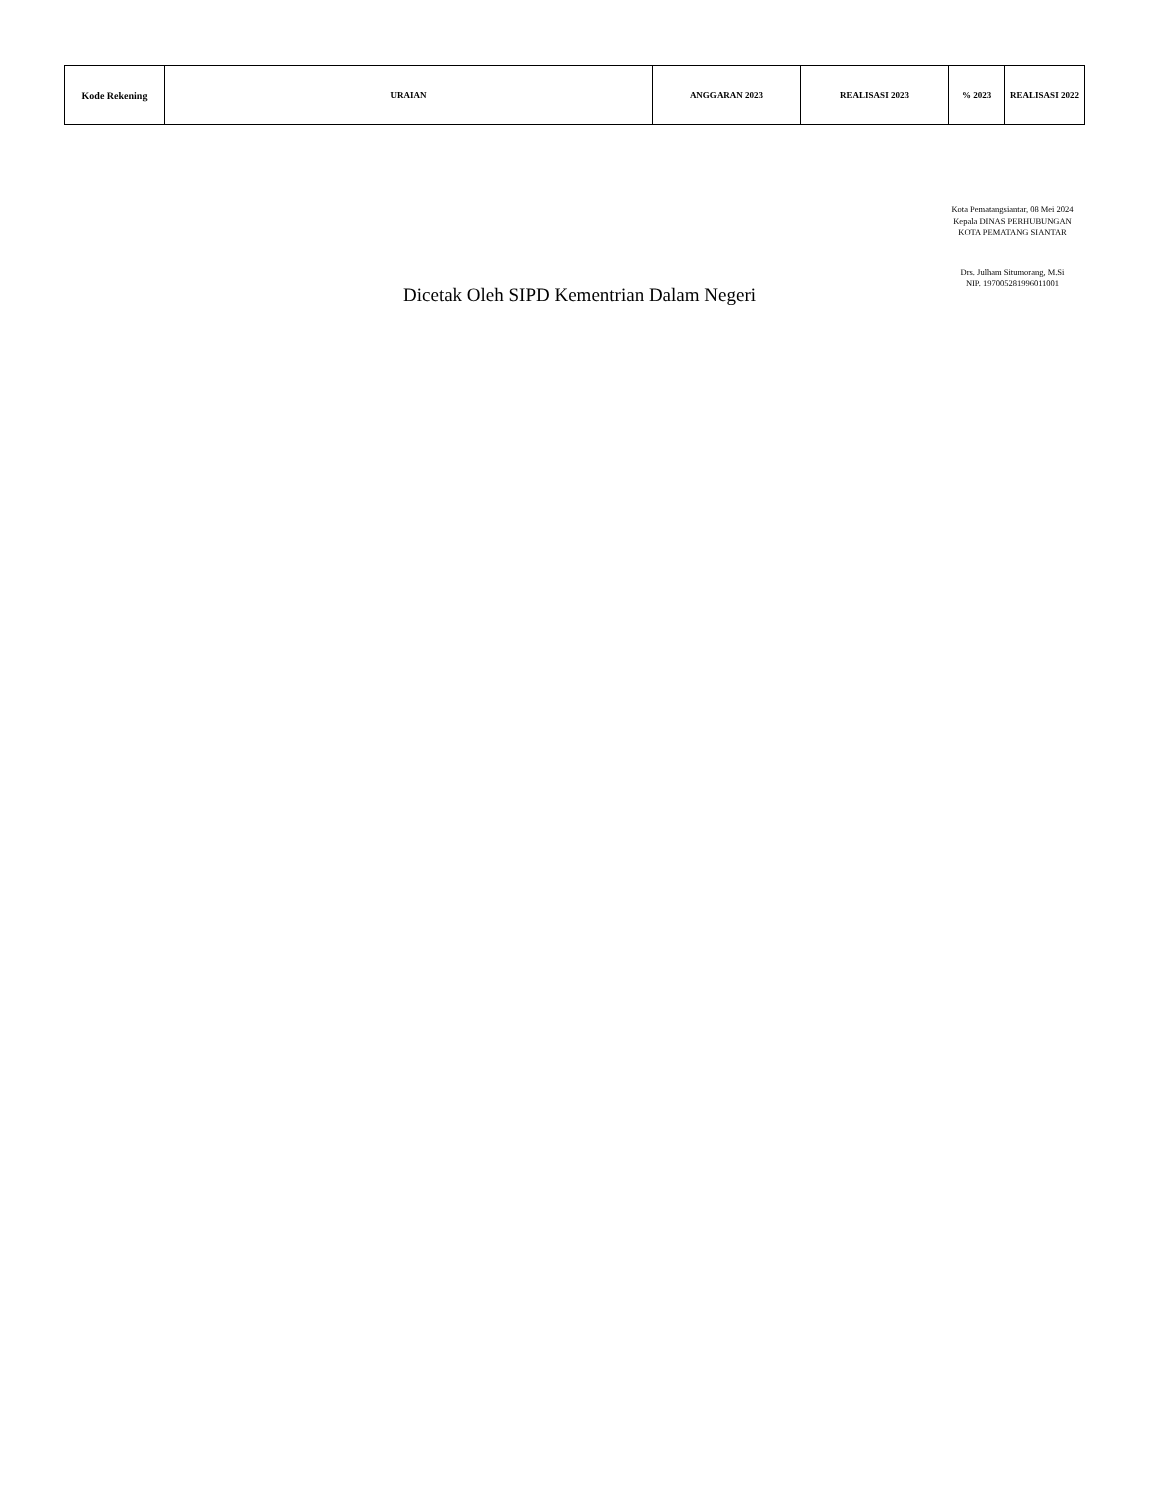| Kode Rekening | URAIAN | ANGGARAN 2023 | REALISASI 2023 | % 2023 | REALISASI 2022 |
| --- | --- | --- | --- | --- | --- |
Kota Pematangsiantar, 08 Mei 2024
Kepala DINAS PERHUBUNGAN KOTA PEMATANG SIANTAR
Drs. Julham Situmorang, M.Si
NIP. 197005281996011001
Dicetak Oleh SIPD Kementrian Dalam Negeri